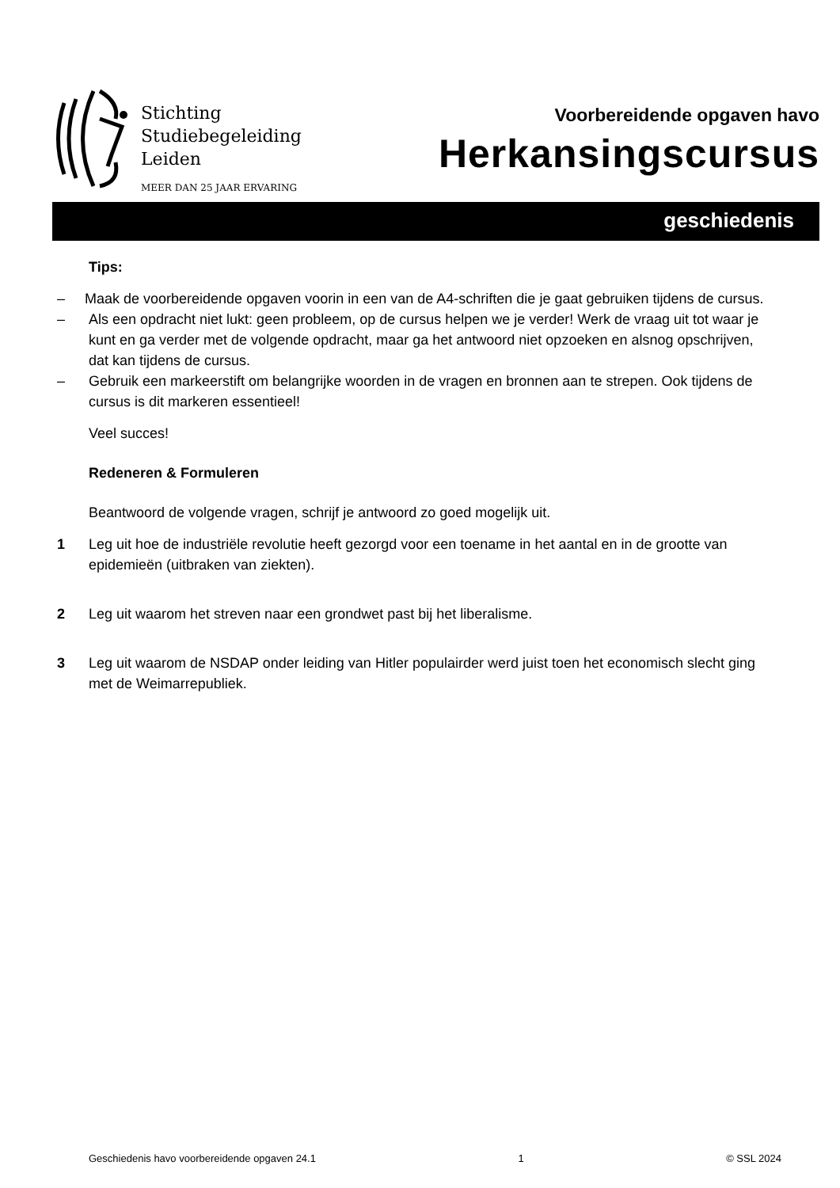Stichting
Studiebegeleiding
Leiden
MEER DAN 25 JAAR ERVARING
Voorbereidende opgaven havo
Herkansingscursus
geschiedenis
Tips:
– Maak de voorbereidende opgaven voorin in een van de A4-schriften die je gaat gebruiken tijdens de cursus.
– Als een opdracht niet lukt: geen probleem, op de cursus helpen we je verder! Werk de vraag uit tot waar je kunt en ga verder met de volgende opdracht, maar ga het antwoord niet opzoeken en alsnog opschrijven, dat kan tijdens de cursus.
– Gebruik een markeerstift om belangrijke woorden in de vragen en bronnen aan te strepen. Ook tijdens de cursus is dit markeren essentieel!
Veel succes!
Redeneren & Formuleren
Beantwoord de volgende vragen, schrijf je antwoord zo goed mogelijk uit.
1 Leg uit hoe de industriële revolutie heeft gezorgd voor een toename in het aantal en in de grootte van epidemieën (uitbraken van ziekten).
2 Leg uit waarom het streven naar een grondwet past bij het liberalisme.
3 Leg uit waarom de NSDAP onder leiding van Hitler populairder werd juist toen het economisch slecht ging met de Weimarrepubliek.
Geschiedenis havo voorbereidende opgaven 24.1 1 © SSL 2024